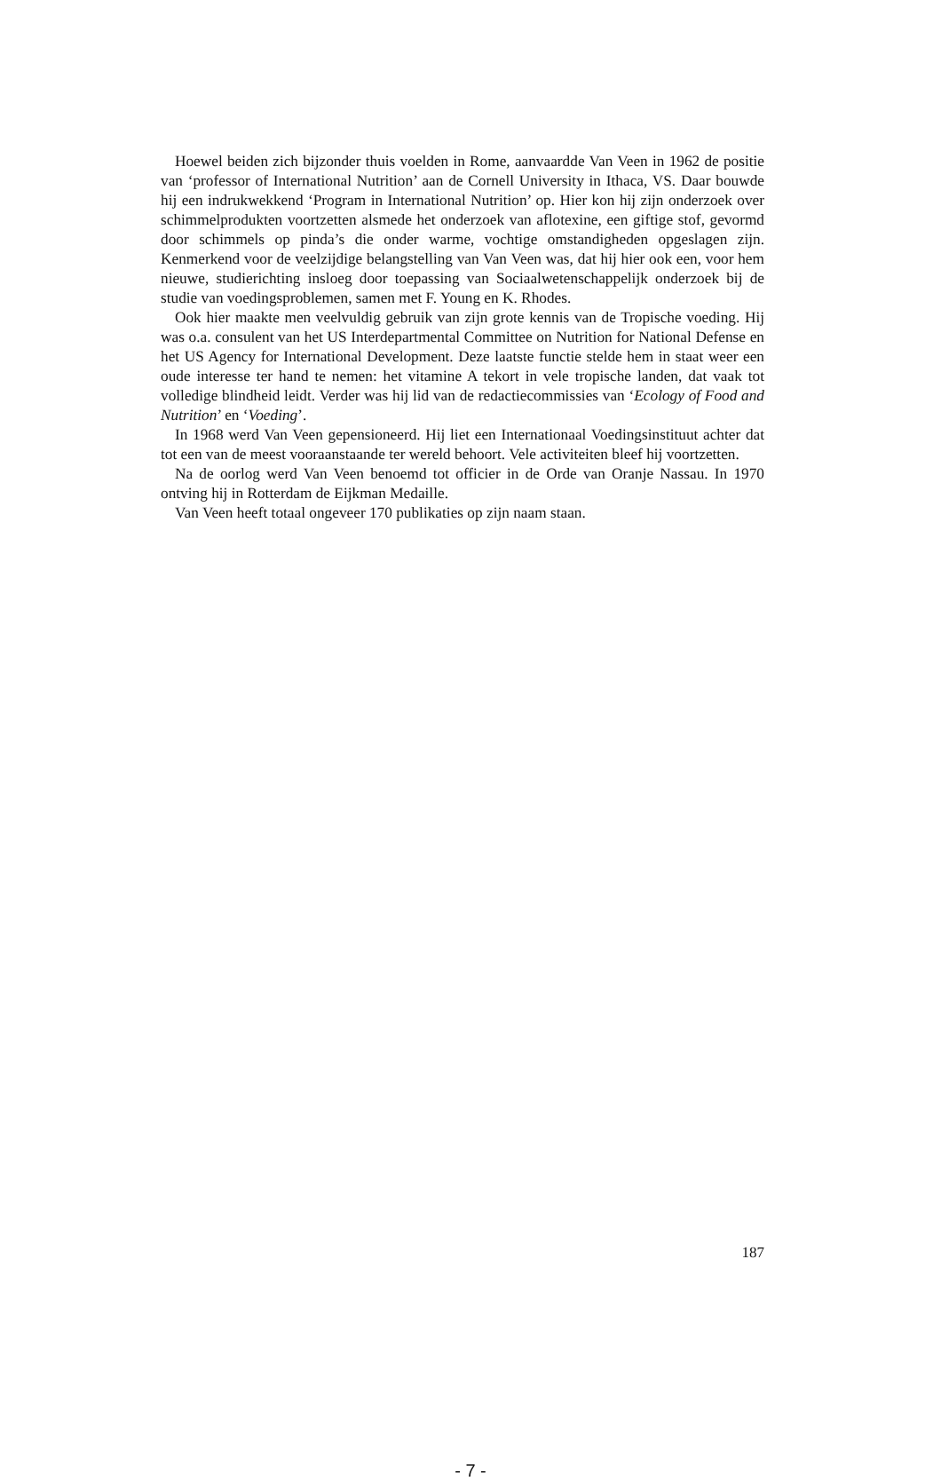Hoewel beiden zich bijzonder thuis voelden in Rome, aanvaardde Van Veen in 1962 de positie van ‘professor of International Nutrition’ aan de Cornell University in Ithaca, VS. Daar bouwde hij een indrukwekkend ‘Program in International Nutrition’ op. Hier kon hij zijn onderzoek over schimmelprodukten voortzetten alsmede het onderzoek van aflotexine, een giftige stof, gevormd door schimmels op pinda’s die onder warme, vochtige omstandigheden opgeslagen zijn. Kenmerkend voor de veelzijdige belangstelling van Van Veen was, dat hij hier ook een, voor hem nieuwe, studierichting insloeg door toepassing van Sociaalwetenschappelijk onderzoek bij de studie van voedingsproblemen, samen met F. Young en K. Rhodes.
Ook hier maakte men veelvuldig gebruik van zijn grote kennis van de Tropische voeding. Hij was o.a. consulent van het US Interdepartmental Committee on Nutrition for National Defense en het US Agency for International Development. Deze laatste functie stelde hem in staat weer een oude interesse ter hand te nemen: het vitamine A tekort in vele tropische landen, dat vaak tot volledige blindheid leidt. Verder was hij lid van de redactiecommissies van ‘Ecology of Food and Nutrition’ en ‘Voeding’.
In 1968 werd Van Veen gepensioneerd. Hij liet een Internationaal Voedingsinstituut achter dat tot een van de meest vooraanstaande ter wereld behoort. Vele activiteiten bleef hij voortzetten.
Na de oorlog werd Van Veen benoemd tot officier in de Orde van Oranje Nassau. In 1970 ontving hij in Rotterdam de Eijkman Medaille.
Van Veen heeft totaal ongeveer 170 publikaties op zijn naam staan.
187
- 7 -